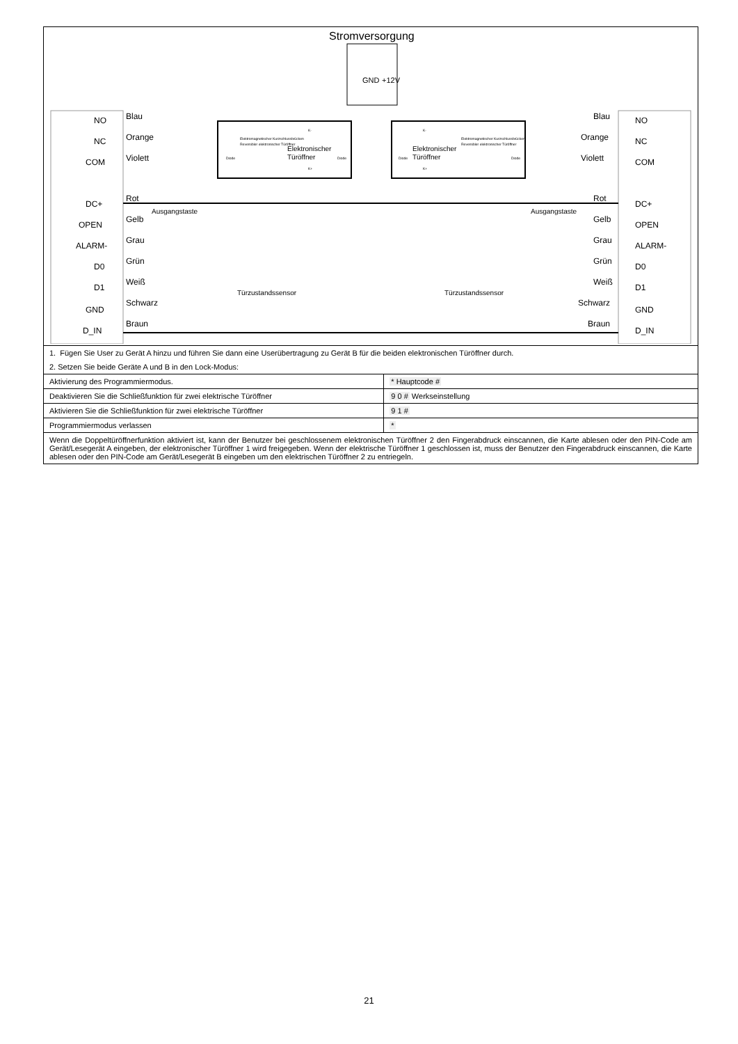| Stromversorgung GND +12V NO Blau NC Orange COM Violett DC+ Rot OPEN Gelb ALARM- Grau D0 Grün D1 Weiß GND Schwarz D_IN Braun NO Blau NC Orange COM Violett DC+ Rot OPEN Gelb ALARM- Grau D0 Grün D1 Weiß GND Schwarz D_IN Braun Ausgangstaste Ausgangstaste Türzustandssensor Türzustandssensor Elektronischer Türöffner Elektronischer Türöffner Elektromagnetischer Kurzschlussbrücken Reversibler elektronischer Türöffner Elektromagnetischer Kurzschlussbrücken Reversibler elektronischer Türöffner Diode Diode Diode Diode K- K+ K- K+ | |
| 1. Fügen Sie User zu Gerät A hinzu und führen Sie dann eine Userübertragung zu Gerät B für die beiden elektronischen Türöffner durch. | |
| 2. Setzen Sie beide Geräte A und B in den Lock-Modus: | |
| Aktivierung des Programmiermodus. | * Hauptcode # |
| Deaktivieren Sie die Schließfunktion für zwei elektrische Türöffner | 9 0 # Werkseinstellung |
| Aktivieren Sie die Schließfunktion für zwei elektrische Türöffner | 9 1 # |
| Programmiermodus verlassen | * |
| Wenn die Doppeltüröffnerfunktion aktiviert ist, kann der Benutzer bei geschlossenem elektronischen Türöffner 2 den Fingerabdruck einscannen, die Karte ablesen oder den PIN-Code am Gerät/Lesegerät A eingeben, der elektronischer Türöffner 1 wird freigegeben. Wenn der elektrische Türöffner 1 geschlossen ist, muss der Benutzer den Fingerabdruck einscannen, die Karte ablesen oder den PIN-Code am Gerät/Lesegerät B eingeben um den elektrischen Türöffner 2 zu entriegeln. | |
21